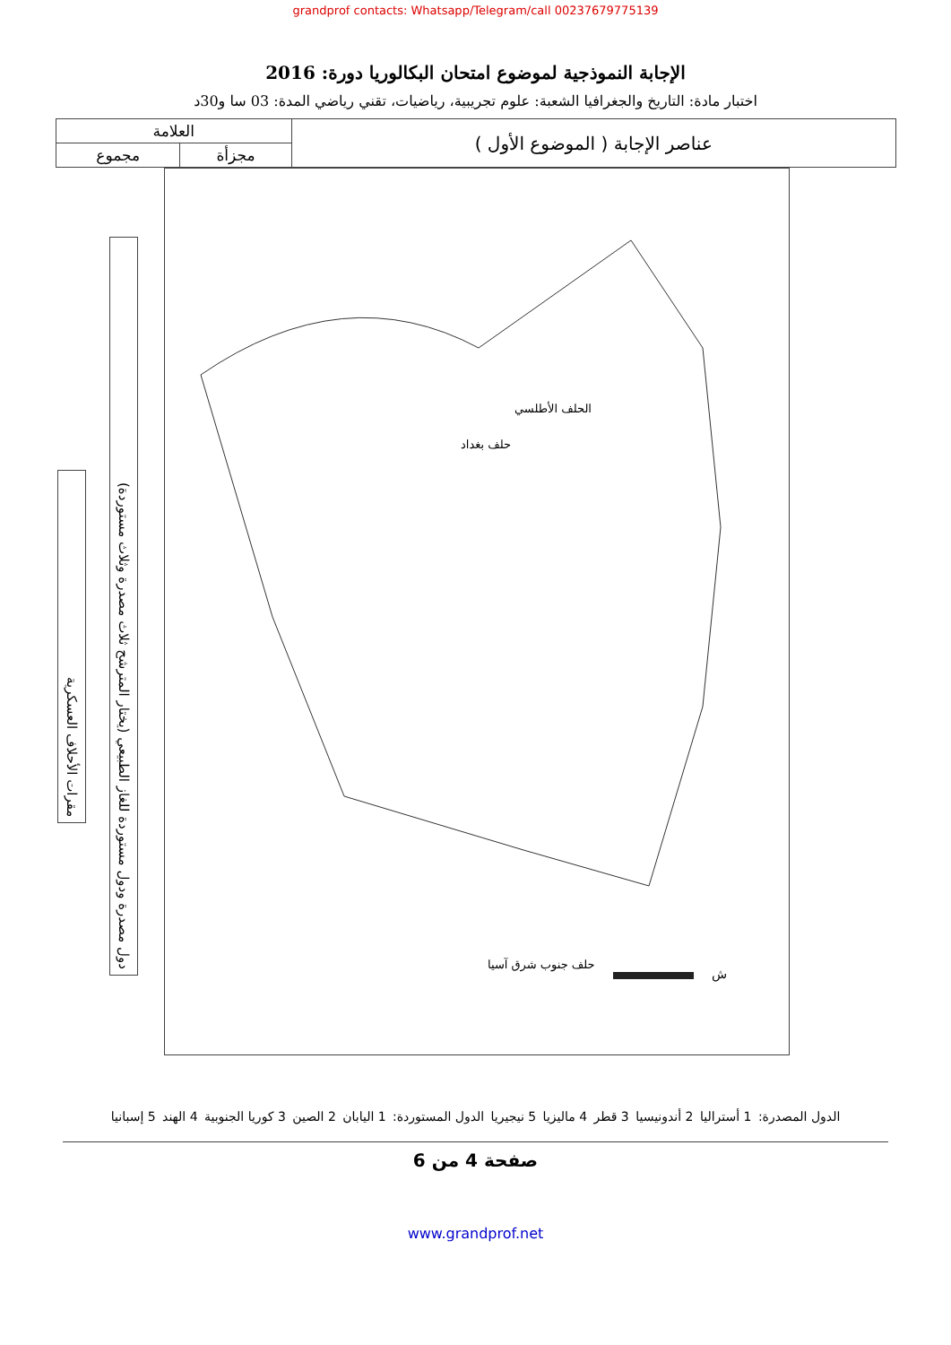grandprof contacts: Whatsapp/Telegram/call 00237679775139
الإجابة النموذجية لموضوع امتحان البكالوريا دورة: 2016
اختبار مادة: التاريخ والجغرافيا الشعبة: علوم تجريبية، رياضيات، تقني رياضي المدة: 03 سا و30د
| عناصر الإجابة ( الموضوع الأول ) | العلامة | |
| | مجزأة | مجموع |
دول مصدرة ودول مستوردة للغاز الطبيعي (يختار المترشح ثلاث مصدرة وثلاث مستوردة)
مقرات الأحلاف العسكرية
الحلف الأطلسي
حلف بغداد
حلف جنوب شرق آسيا
ش
الدول المصدرة: 1 أستراليا 2 أندونيسيا 3 قطر 4 ماليزيا 5 نيجيريا الدول المستوردة: 1 اليابان 2 الصين 3 كوريا الجنوبية 4 الهند 5 إسبانيا
صفحة 4 من 6
www.grandprof.net